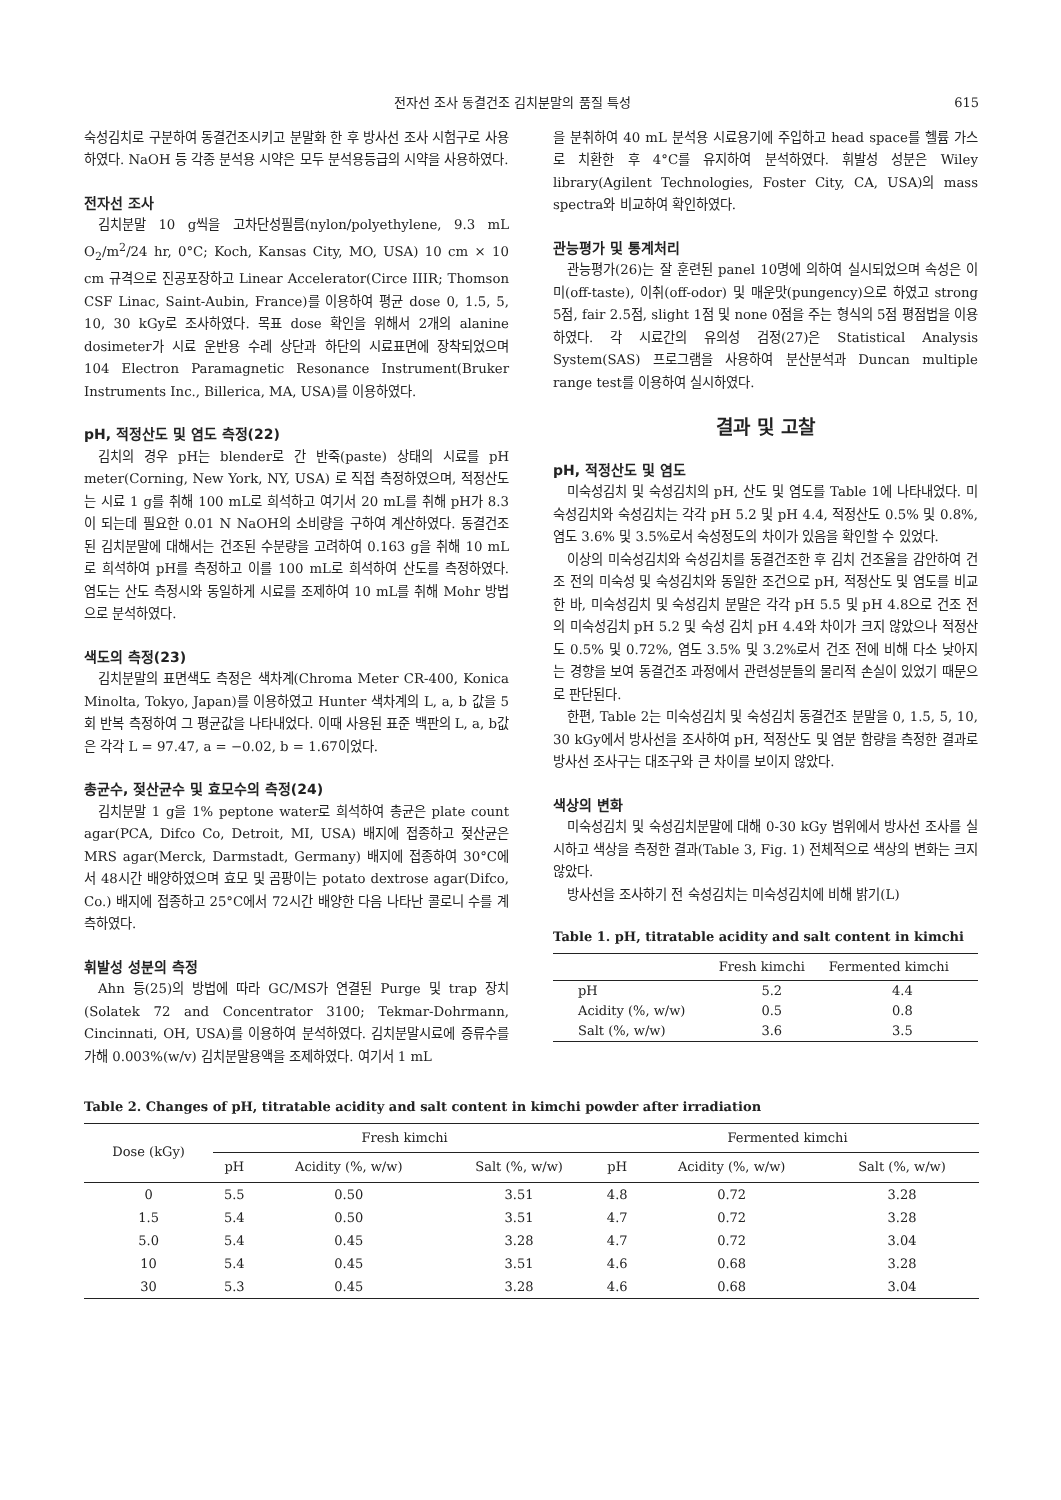전자선 조사 동결건조 김치분말의 품질 특성 615
숙성김치로 구분하여 동결건조시키고 분말화 한 후 방사선 조사 시험구로 사용하였다. NaOH 등 각종 분석용 시약은 모두 분석용등급의 시약을 사용하였다.
전자선 조사
김치분말 10 g씩을 고차단성필름(nylon/polyethylene, 9.3 mL O<sub>2</sub>/m<sup>2</sup>/24 hr, 0°C; Koch, Kansas City, MO, USA) 10 cm × 10 cm 규격으로 진공포장하고 Linear Accelerator(Circe IIIR; Thomson CSF Linac, Saint-Aubin, France)를 이용하여 평균 dose 0, 1.5, 5, 10, 30 kGy로 조사하였다. 목표 dose 확인을 위해서 2개의 alanine dosimeter가 시료 운반용 수레 상단과 하단의 시료표면에 장착되었으며 104 Electron Paramagnetic Resonance Instrument(Bruker Instruments Inc., Billerica, MA, USA)를 이용하였다.
pH, 적정산도 및 염도 측정(22)
김치의 경우 pH는 blender로 간 반죽(paste) 상태의 시료를 pH meter(Corning, New York, NY, USA) 로 직접 측정하였으며, 적정산도는 시료 1 g를 취해 100 mL로 희석하고 여기서 20 mL를 취해 pH가 8.3이 되는데 필요한 0.01 N NaOH의 소비량을 구하여 계산하였다. 동결건조된 김치분말에 대해서는 건조된 수분량을 고려하여 0.163 g을 취해 10 mL로 희석하여 pH를 측정하고 이를 100 mL로 희석하여 산도를 측정하였다. 염도는 산도 측정시와 동일하게 시료를 조제하여 10 mL를 취해 Mohr 방법으로 분석하였다.
색도의 측정(23)
김치분말의 표면색도 측정은 색차계(Chroma Meter CR-400, Konica Minolta, Tokyo, Japan)를 이용하였고 Hunter 색차계의 L, a, b 값을 5회 반복 측정하여 그 평균값을 나타내었다. 이때 사용된 표준 백판의 L, a, b값은 각각 L = 97.47, a = −0.02, b = 1.67이었다.
총균수, 젖산균수 및 효모수의 측정(24)
김치분말 1 g을 1% peptone water로 희석하여 총균은 plate count agar(PCA, Difco Co, Detroit, MI, USA) 배지에 접종하고 젖산균은 MRS agar(Merck, Darmstadt, Germany) 배지에 접종하여 30°C에서 48시간 배양하였으며 효모 및 곰팡이는 potato dextrose agar(Difco, Co.) 배지에 접종하고 25°C에서 72시간 배양한 다음 나타난 콜로니 수를 계측하였다.
휘발성 성분의 측정
Ahn 등(25)의 방법에 따라 GC/MS가 연결된 Purge 및 trap 장치(Solatek 72 and Concentrator 3100; Tekmar-Dohrmann, Cincinnati, OH, USA)를 이용하여 분석하였다. 김치분말시료에 증류수를 가해 0.003%(w/v) 김치분말용액을 조제하였다. 여기서 1 mL
을 분취하여 40 mL 분석용 시료용기에 주입하고 head space를 헬륨 가스로 치환한 후 4°C를 유지하여 분석하였다. 휘발성 성분은 Wiley library(Agilent Technologies, Foster City, CA, USA)의 mass spectra와 비교하여 확인하였다.
관능평가 및 통계처리
관능평가(26)는 잘 훈련된 panel 10명에 의하여 실시되었으며 속성은 이미(off-taste), 이취(off-odor) 및 매운맛(pungency)으로 하였고 strong 5점, fair 2.5점, slight 1점 및 none 0점을 주는 형식의 5점 평점법을 이용하였다. 각 시료간의 유의성 검정(27)은 Statistical Analysis System(SAS) 프로그램을 사용하여 분산분석과 Duncan multiple range test를 이용하여 실시하였다.
결과 및 고찰
pH, 적정산도 및 염도
미숙성김치 및 숙성김치의 pH, 산도 및 염도를 Table 1에 나타내었다. 미숙성김치와 숙성김치는 각각 pH 5.2 및 pH 4.4, 적정산도 0.5% 및 0.8%, 염도 3.6% 및 3.5%로서 숙성정도의 차이가 있음을 확인할 수 있었다.
이상의 미숙성김치와 숙성김치를 동결건조한 후 김치 건조율을 감안하여 건조 전의 미숙성 및 숙성김치와 동일한 조건으로 pH, 적정산도 및 염도를 비교한 바, 미숙성김치 및 숙성김치 분말은 각각 pH 5.5 및 pH 4.8으로 건조 전의 미숙성김치 pH 5.2 및 숙성 김치 pH 4.4와 차이가 크지 않았으나 적정산도 0.5% 및 0.72%, 염도 3.5% 및 3.2%로서 건조 전에 비해 다소 낮아지는 경향을 보여 동결건조 과정에서 관련성분들의 물리적 손실이 있었기 때문으로 판단된다.
한편, Table 2는 미숙성김치 및 숙성김치 동결건조 분말을 0, 1.5, 5, 10, 30 kGy에서 방사선을 조사하여 pH, 적정산도 및 염분 함량을 측정한 결과로 방사선 조사구는 대조구와 큰 차이를 보이지 않았다.
색상의 변화
미숙성김치 및 숙성김치분말에 대해 0-30 kGy 범위에서 방사선 조사를 실시하고 색상을 측정한 결과(Table 3, Fig. 1) 전체적으로 색상의 변화는 크지 않았다.
방사선을 조사하기 전 숙성김치는 미숙성김치에 비해 밝기(L)
Table 1. pH, titratable acidity and salt content in kimchi
| | Fresh kimchi | Fermented kimchi |
| --- | --- | --- |
| pH | 5.2 | 4.4 |
| Acidity (%, w/w) | 0.5 | 0.8 |
| Salt (%, w/w) | 3.6 | 3.5 |
Table 2. Changes of pH, titratable acidity and salt content in kimchi powder after irradiation
| Dose (kGy) | Fresh kimchi | | | Fermented kimchi | | |
| --- | --- | --- | --- | --- | --- | --- |
| | pH | Acidity (%, w/w) | Salt (%, w/w) | pH | Acidity (%, w/w) | Salt (%, w/w) |
| 0 | 5.5 | 0.50 | 3.51 | 4.8 | 0.72 | 3.28 |
| 1.5 | 5.4 | 0.50 | 3.51 | 4.7 | 0.72 | 3.28 |
| 5.0 | 5.4 | 0.45 | 3.28 | 4.7 | 0.72 | 3.04 |
| 10 | 5.4 | 0.45 | 3.51 | 4.6 | 0.68 | 3.28 |
| 30 | 5.3 | 0.45 | 3.28 | 4.6 | 0.68 | 3.04 |